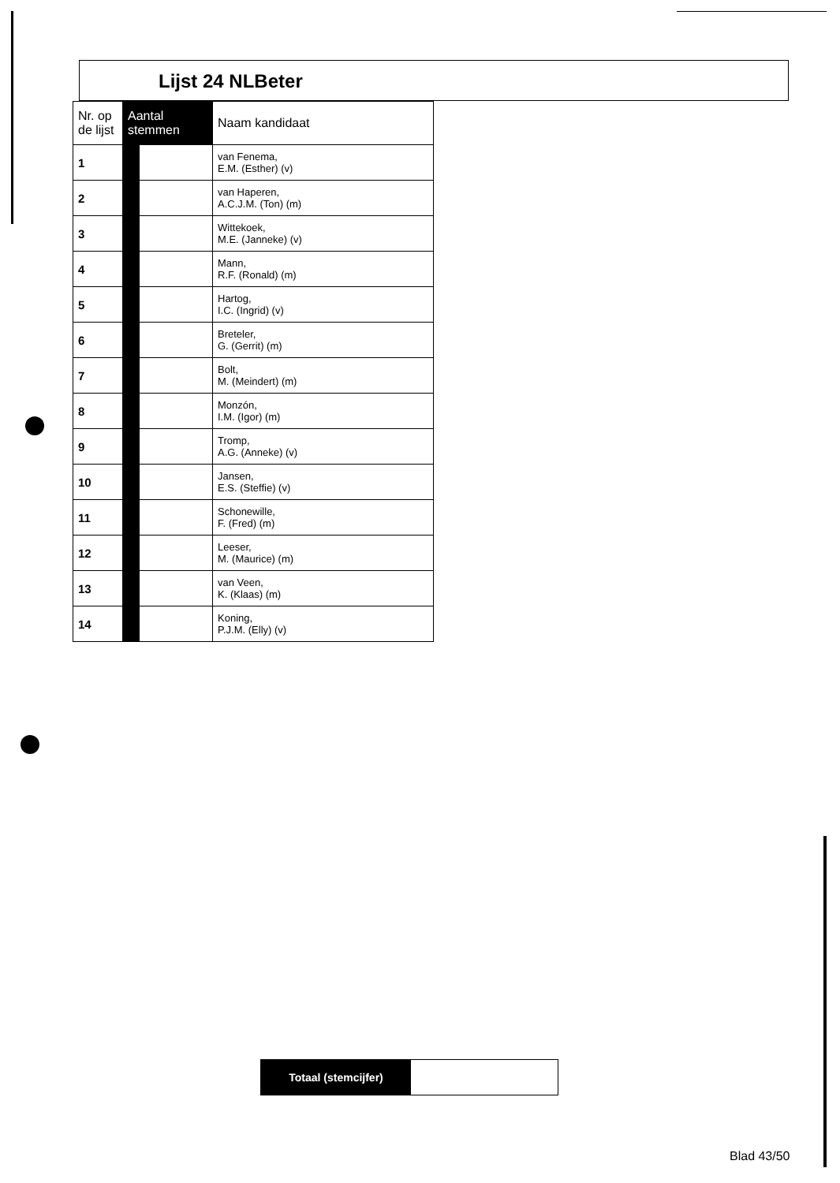Lijst 24 NLBeter
| Nr. op de lijst | Aantal stemmen | | Naam kandidaat |
| --- | --- | --- | --- |
| 1 | | | van Fenema, E.M. (Esther) (v) |
| 2 | | | van Haperen, A.C.J.M. (Ton) (m) |
| 3 | | | Wittekoek, M.E. (Janneke) (v) |
| 4 | | | Mann, R.F. (Ronald) (m) |
| 5 | | | Hartog, I.C. (Ingrid) (v) |
| 6 | | | Breteler, G. (Gerrit) (m) |
| 7 | | | Bolt, M. (Meindert) (m) |
| 8 | | | Monzón, I.M. (Igor) (m) |
| 9 | | | Tromp, A.G. (Anneke) (v) |
| 10 | | | Jansen, E.S. (Steffie) (v) |
| 11 | | | Schonewille, F. (Fred) (m) |
| 12 | | | Leeser, M. (Maurice) (m) |
| 13 | | | van Veen, K. (Klaas) (m) |
| 14 | | | Koning, P.J.M. (Elly) (v) |
Totaal (stemcijfer)
Blad 43/50